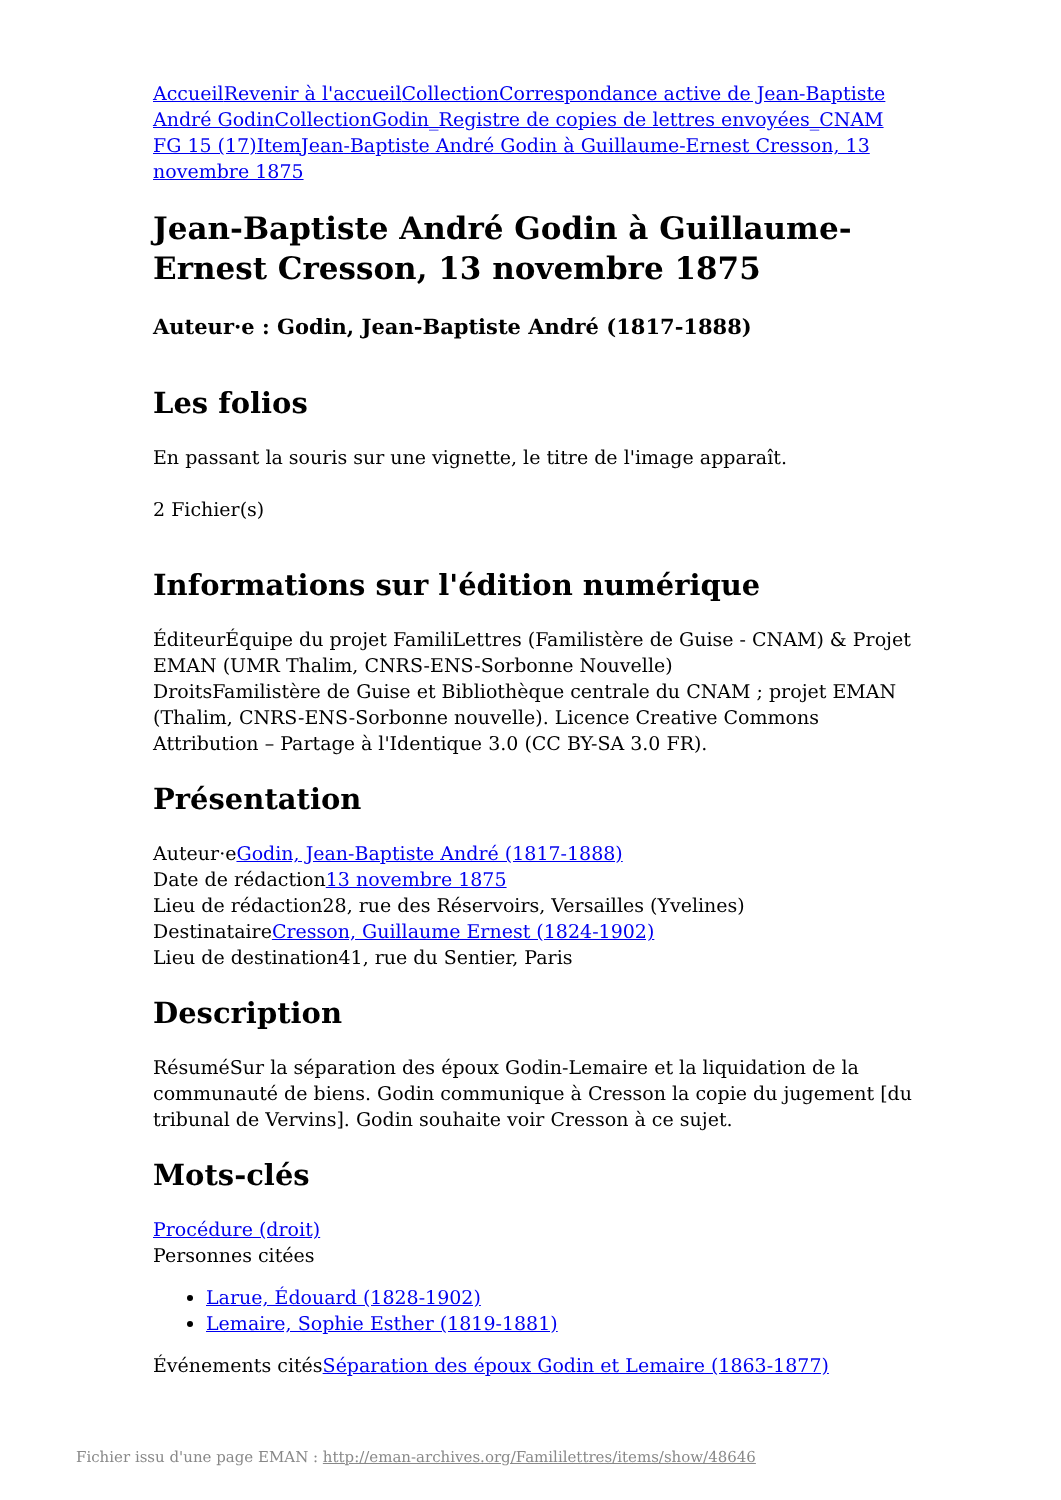Accueil Revenir à l'accueil Collection Correspondance active de Jean-Baptiste André Godin Collection Godin_Registre de copies de lettres envoyées_CNAM FG 15 (17) Item Jean-Baptiste André Godin à Guillaume-Ernest Cresson, 13 novembre 1875
Jean-Baptiste André Godin à Guillaume-Ernest Cresson, 13 novembre 1875
Auteur·e : Godin, Jean-Baptiste André (1817-1888)
Les folios
En passant la souris sur une vignette, le titre de l'image apparaît.
2 Fichier(s)
Informations sur l'édition numérique
ÉditeurÉquipe du projet FamiliLettres (Familistère de Guise - CNAM) & Projet EMAN (UMR Thalim, CNRS-ENS-Sorbonne Nouvelle)
DroitsFamilistère de Guise et Bibliothèque centrale du CNAM ; projet EMAN (Thalim, CNRS-ENS-Sorbonne nouvelle). Licence Creative Commons Attribution – Partage à l'Identique 3.0 (CC BY-SA 3.0 FR).
Présentation
Auteur·eGodin, Jean-Baptiste André (1817-1888)
Date de rédaction13 novembre 1875
Lieu de rédaction28, rue des Réservoirs, Versailles (Yvelines)
DestinataireCresson, Guillaume Ernest (1824-1902)
Lieu de destination41, rue du Sentier, Paris
Description
RésuméSur la séparation des époux Godin-Lemaire et la liquidation de la communauté de biens. Godin communique à Cresson la copie du jugement [du tribunal de Vervins]. Godin souhaite voir Cresson à ce sujet.
Mots-clés
Procédure (droit)
Personnes citées
Larue, Édouard (1828-1902)
Lemaire, Sophie Esther (1819-1881)
Événements citésSéparation des époux Godin et Lemaire (1863-1877)
Fichier issu d'une page EMAN : http://eman-archives.org/Famililettres/items/show/48646